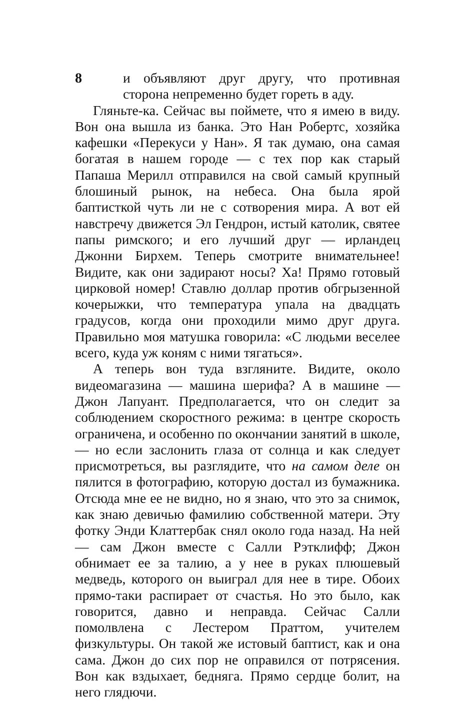8 и объявляют друг другу, что противная сторона непременно будет гореть в аду.
Гляньте-ка. Сейчас вы поймете, что я имею в виду. Вон она вышла из банка. Это Нан Робертс, хозяйка кафешки «Перекуси у Нан». Я так думаю, она самая богатая в нашем городе — с тех пор как старый Папаша Мерилл отправился на свой самый крупный блошиный рынок, на небеса. Она была ярой баптисткой чуть ли не с сотворения мира. А вот ей навстречу движется Эл Гендрон, истый католик, святее папы римского; и его лучший друг — ирландец Джонни Бирхем. Теперь смотрите внимательнее! Видите, как они задирают носы? Ха! Прямо готовый цирковой номер! Ставлю доллар против обгрызенной кочерыжки, что температура упала на двадцать градусов, когда они проходили мимо друг друга. Правильно моя матушка говорила: «С людьми веселее всего, куда уж коням с ними тягаться».
А теперь вон туда взгляните. Видите, около видеомагазина — машина шерифа? А в машине — Джон Лапуант. Предполагается, что он следит за соблюдением скоростного режима: в центре скорость ограничена, и особенно по окончании занятий в школе, — но если заслонить глаза от солнца и как следует присмотреться, вы разглядите, что на самом деле он пялится в фотографию, которую достал из бумажника. Отсюда мне ее не видно, но я знаю, что это за снимок, как знаю девичью фамилию собственной матери. Эту фотку Энди Клаттербак снял около года назад. На ней — сам Джон вместе с Салли Рэтклифф; Джон обнимает ее за талию, а у нее в руках плюшевый медведь, которого он выиграл для нее в тире. Обоих прямо-таки распирает от счастья. Но это было, как говорится, давно и неправда. Сейчас Салли помолвлена с Лестером Праттом, учителем физкультуры. Он такой же истовый баптист, как и она сама. Джон до сих пор не оправился от потрясения. Вон как вздыхает, бедняга. Прямо сердце болит, на него глядючи.